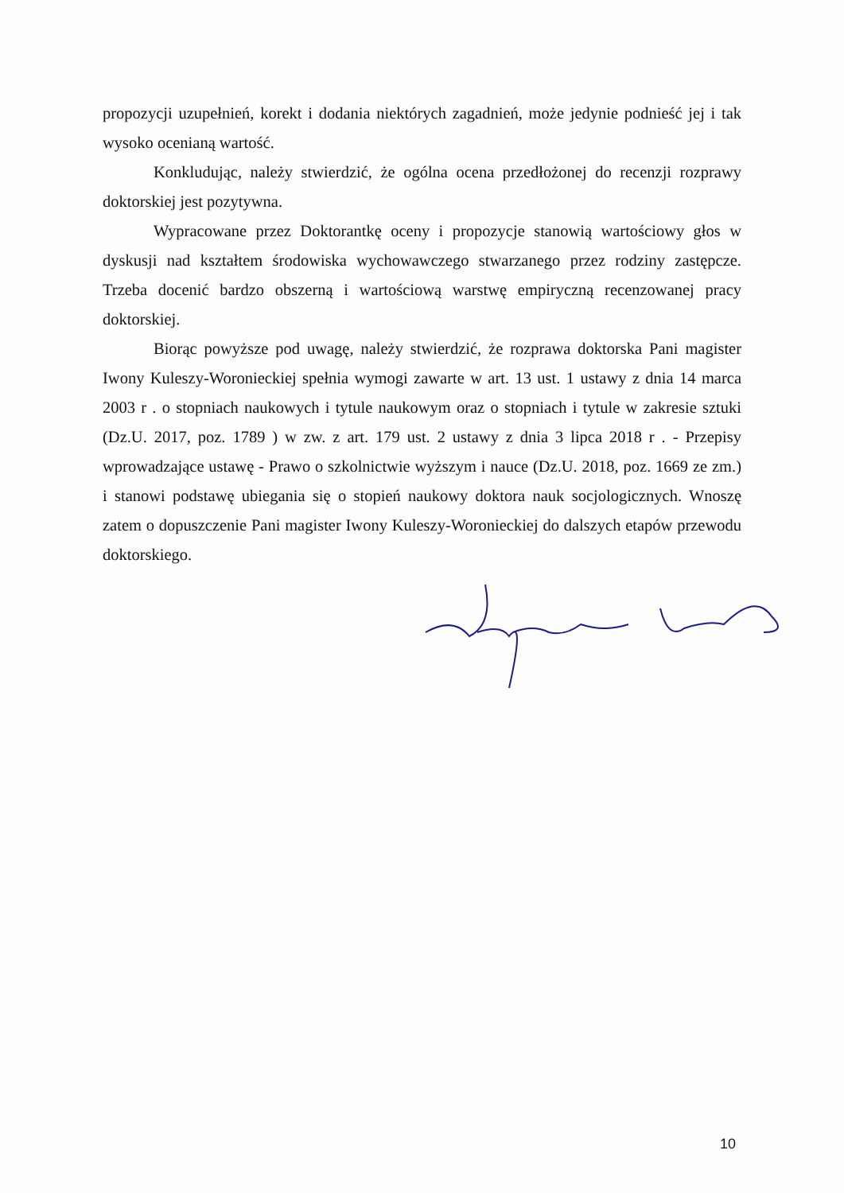propozycji uzupełnień, korekt i dodania niektórych zagadnień, może jedynie podnieść jej i tak wysoko ocenianą wartość.
Konkludując, należy stwierdzić, że ogólna ocena przedłożonej do recenzji rozprawy doktorskiej jest pozytywna.
Wypracowane przez Doktorantkę oceny i propozycje stanowią wartościowy głos w dyskusji nad kształtem środowiska wychowawczego stwarzanego przez rodziny zastępcze. Trzeba docenić bardzo obszerną i wartościową warstwę empiryczną recenzowanej pracy doktorskiej.
Biorąc powyższe pod uwagę, należy stwierdzić, że rozprawa doktorska Pani magister Iwony Kuleszy-Woronieckiej spełnia wymogi zawarte w art. 13 ust. 1 ustawy z dnia 14 marca 2003 r . o stopniach naukowych i tytule naukowym oraz o stopniach i tytule w zakresie sztuki (Dz.U. 2017, poz. 1789 ) w zw. z art. 179 ust. 2 ustawy z dnia 3 lipca 2018 r . - Przepisy wprowadzające ustawę - Prawo o szkolnictwie wyższym i nauce (Dz.U. 2018, poz. 1669 ze zm.) i stanowi podstawę ubiegania się o stopień naukowy doktora nauk socjologicznych. Wnoszę zatem o dopuszczenie Pani magister Iwony Kuleszy-Woronieckiej do dalszych etapów przewodu doktorskiego.
10